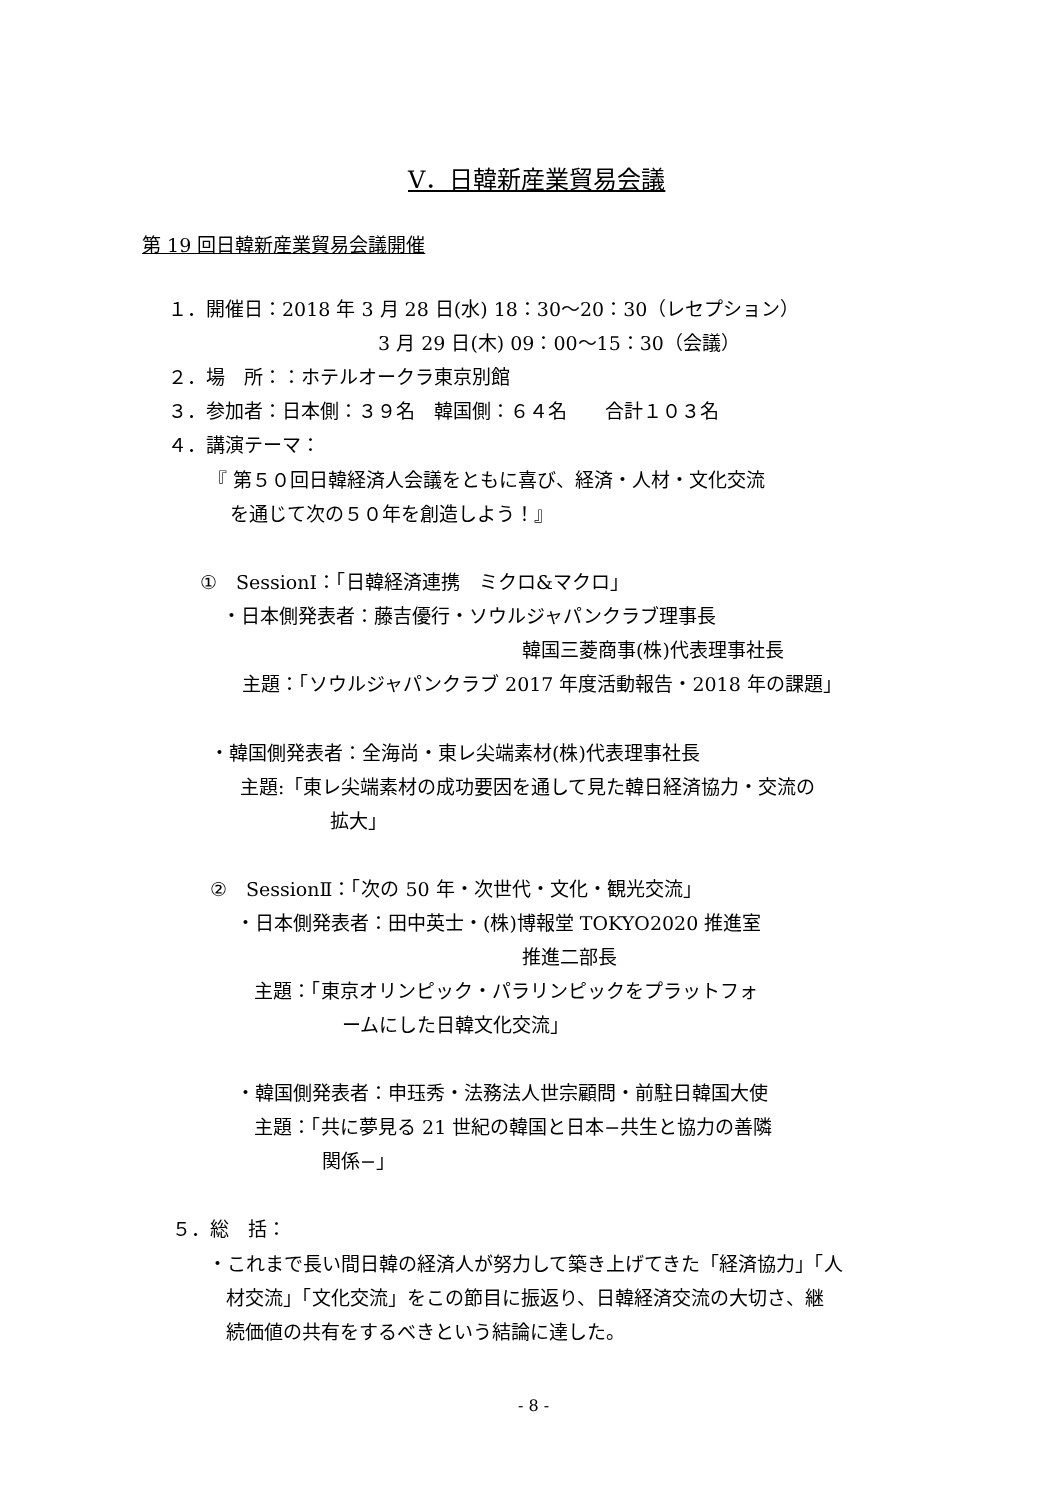Ⅴ．日韓新産業貿易会議
第 19 回日韓新産業貿易会議開催
１．開催日：2018 年 3 月 28 日(水) 18：30～20：30（レセプション）
3 月 29 日(木) 09：00～15：30（会議）
２．場　所：：ホテルオークラ東京別館
３．参加者：日本側：３９名　韓国側：６４名　　合計１０３名
４．講演テーマ：
『 第５０回日韓経済人会議をともに喜び、経済・人材・文化交流
を通じて次の５０年を創造しよう！』
①　SessionⅠ：「日韓経済連携　ミクロ&マクロ」
・日本側発表者：藤吉優行・ソウルジャパンクラブ理事長
韓国三菱商事(株)代表理事社長
主題：「ソウルジャパンクラブ 2017 年度活動報告・2018 年の課題」
・韓国側発表者：全海尚・東レ尖端素材(株)代表理事社長
主題:「東レ尖端素材の成功要因を通して見た韓日経済協力・交流の
拡大」
②　SessionⅡ：「次の 50 年・次世代・文化・観光交流」
・日本側発表者：田中英士・(株)博報堂 TOKYO2020 推進室
推進二部長
主題：「東京オリンピック・パラリンピックをプラットフォ
ームにした日韓文化交流」
・韓国側発表者：申珏秀・法務法人世宗顧問・前駐日韓国大使
主題：「共に夢見る 21 世紀の韓国と日本−共生と協力の善隣
関係−」
５．総　括：
・これまで長い間日韓の経済人が努力して築き上げてきた「経済協力」「人
材交流」「文化交流」をこの節目に振返り、日韓経済交流の大切さ、継
続価値の共有をするべきという結論に達した。
- 8 -